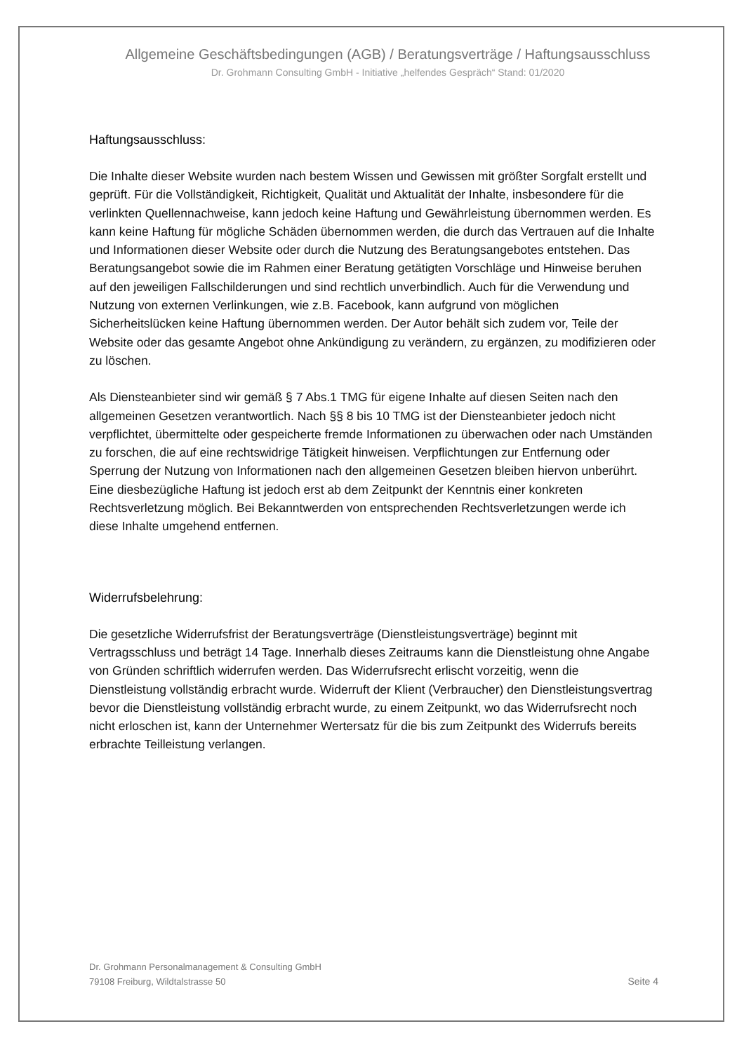Allgemeine Geschäftsbedingungen (AGB) / Beratungsverträge / Haftungsausschluss
Dr. Grohmann Consulting GmbH - Initiative „helfendes Gespräch“ Stand: 01/2020
Haftungsausschluss:
Die Inhalte dieser Website wurden nach bestem Wissen und Gewissen mit größter Sorgfalt erstellt und geprüft. Für die Vollständigkeit, Richtigkeit, Qualität und Aktualität der Inhalte, insbesondere für die verlinkten Quellennachweise, kann jedoch keine Haftung und Gewährleistung übernommen werden. Es kann keine Haftung für mögliche Schäden übernommen werden, die durch das Vertrauen auf die Inhalte und Informationen dieser Website oder durch die Nutzung des Beratungsangebotes entstehen. Das Beratungsangebot sowie die im Rahmen einer Beratung getätigten Vorschläge und Hinweise beruhen auf den jeweiligen Fallschilderungen und sind rechtlich unverbindlich. Auch für die Verwendung und Nutzung von externen Verlinkungen, wie z.B. Facebook, kann aufgrund von möglichen Sicherheitslücken keine Haftung übernommen werden. Der Autor behält sich zudem vor, Teile der Website oder das gesamte Angebot ohne Ankündigung zu verändern, zu ergänzen, zu modifizieren oder zu löschen.
Als Diensteanbieter sind wir gemäß § 7 Abs.1 TMG für eigene Inhalte auf diesen Seiten nach den allgemeinen Gesetzen verantwortlich. Nach §§ 8 bis 10 TMG ist der Diensteanbieter jedoch nicht verpflichtet, übermittelte oder gespeicherte fremde Informationen zu überwachen oder nach Umständen zu forschen, die auf eine rechtswidrige Tätigkeit hinweisen. Verpflichtungen zur Entfernung oder Sperrung der Nutzung von Informationen nach den allgemeinen Gesetzen bleiben hiervon unberührt. Eine diesbezügliche Haftung ist jedoch erst ab dem Zeitpunkt der Kenntnis einer konkreten Rechtsverletzung möglich. Bei Bekanntwerden von entsprechenden Rechtsverletzungen werde ich diese Inhalte umgehend entfernen.
Widerrufsbelehrung:
Die gesetzliche Widerrufsfrist der Beratungsverträge (Dienstleistungsverträge) beginnt mit Vertragsschluss und beträgt 14 Tage. Innerhalb dieses Zeitraums kann die Dienstleistung ohne Angabe von Gründen schriftlich widerrufen werden. Das Widerrufsrecht erlischt vorzeitig, wenn die Dienstleistung vollständig erbracht wurde. Widerruft der Klient (Verbraucher) den Dienstleistungsvertrag bevor die Dienstleistung vollständig erbracht wurde, zu einem Zeitpunkt, wo das Widerrufsrecht noch nicht erloschen ist, kann der Unternehmer Wertersatz für die bis zum Zeitpunkt des Widerrufs bereits erbrachte Teilleistung verlangen.
Dr. Grohmann Personalmanagement & Consulting GmbH
79108 Freiburg, Wildtalstrasse 50
Seite 4